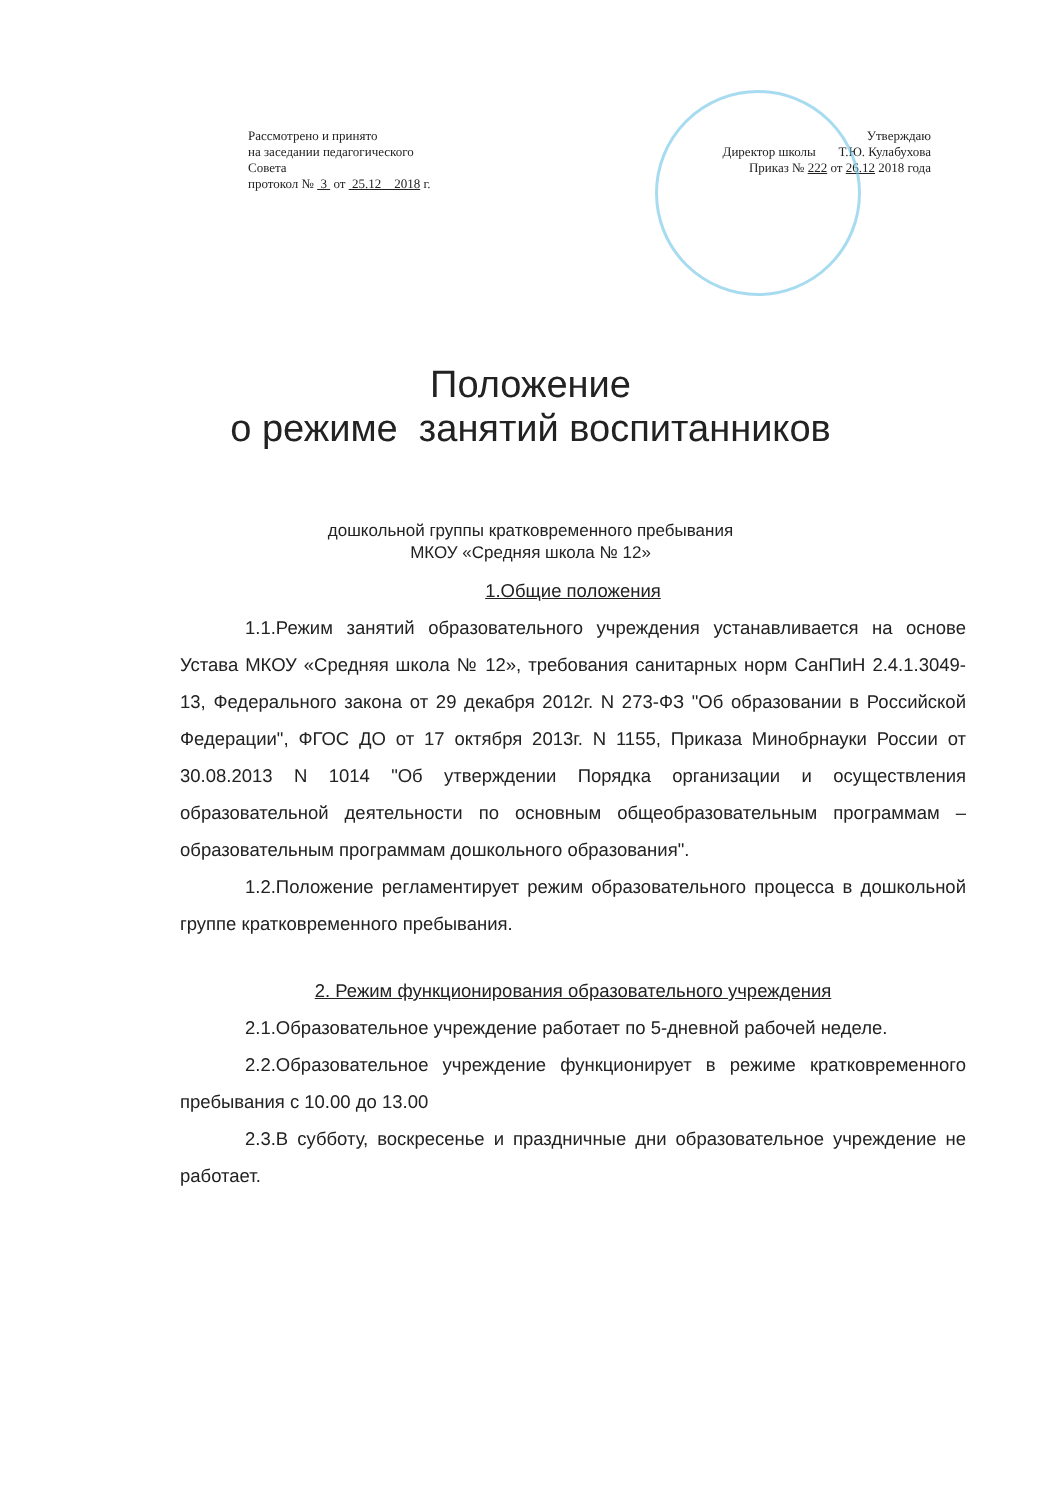Рассмотрено и принято
на заседании педагогического
Совета
протокол № 3 от 25.12 2018 г.
Утверждаю
Директор школы Т.Ю. Кулабухова
Приказ № 222 от 26.12 2018 года
Положение
о режиме занятий воспитанников
дошкольной группы кратковременного пребывания
МКОУ «Средняя школа № 12»
1.Общие положения
1.1.Режим занятий образовательного учреждения устанавливается на основе Устава МКОУ «Средняя школа № 12», требования санитарных норм СанПиН 2.4.1.3049-13, Федерального закона от 29 декабря 2012г. N 273-ФЗ "Об образовании в Российской Федерации", ФГОС ДО от 17 октября 2013г. N 1155, Приказа Минобрнауки России от 30.08.2013 N 1014 "Об утверждении Порядка организации и осуществления образовательной деятельности по основным общеобразовательным программам – образовательным программам дошкольного образования".
1.2.Положение регламентирует режим образовательного процесса в дошкольной группе кратковременного пребывания.
2. Режим функционирования образовательного учреждения
2.1.Образовательное учреждение работает по 5-дневной рабочей неделе.
2.2.Образовательное учреждение функционирует в режиме кратковременного пребывания с 10.00 до 13.00
2.3.В субботу, воскресенье и праздничные дни образовательное учреждение не работает.